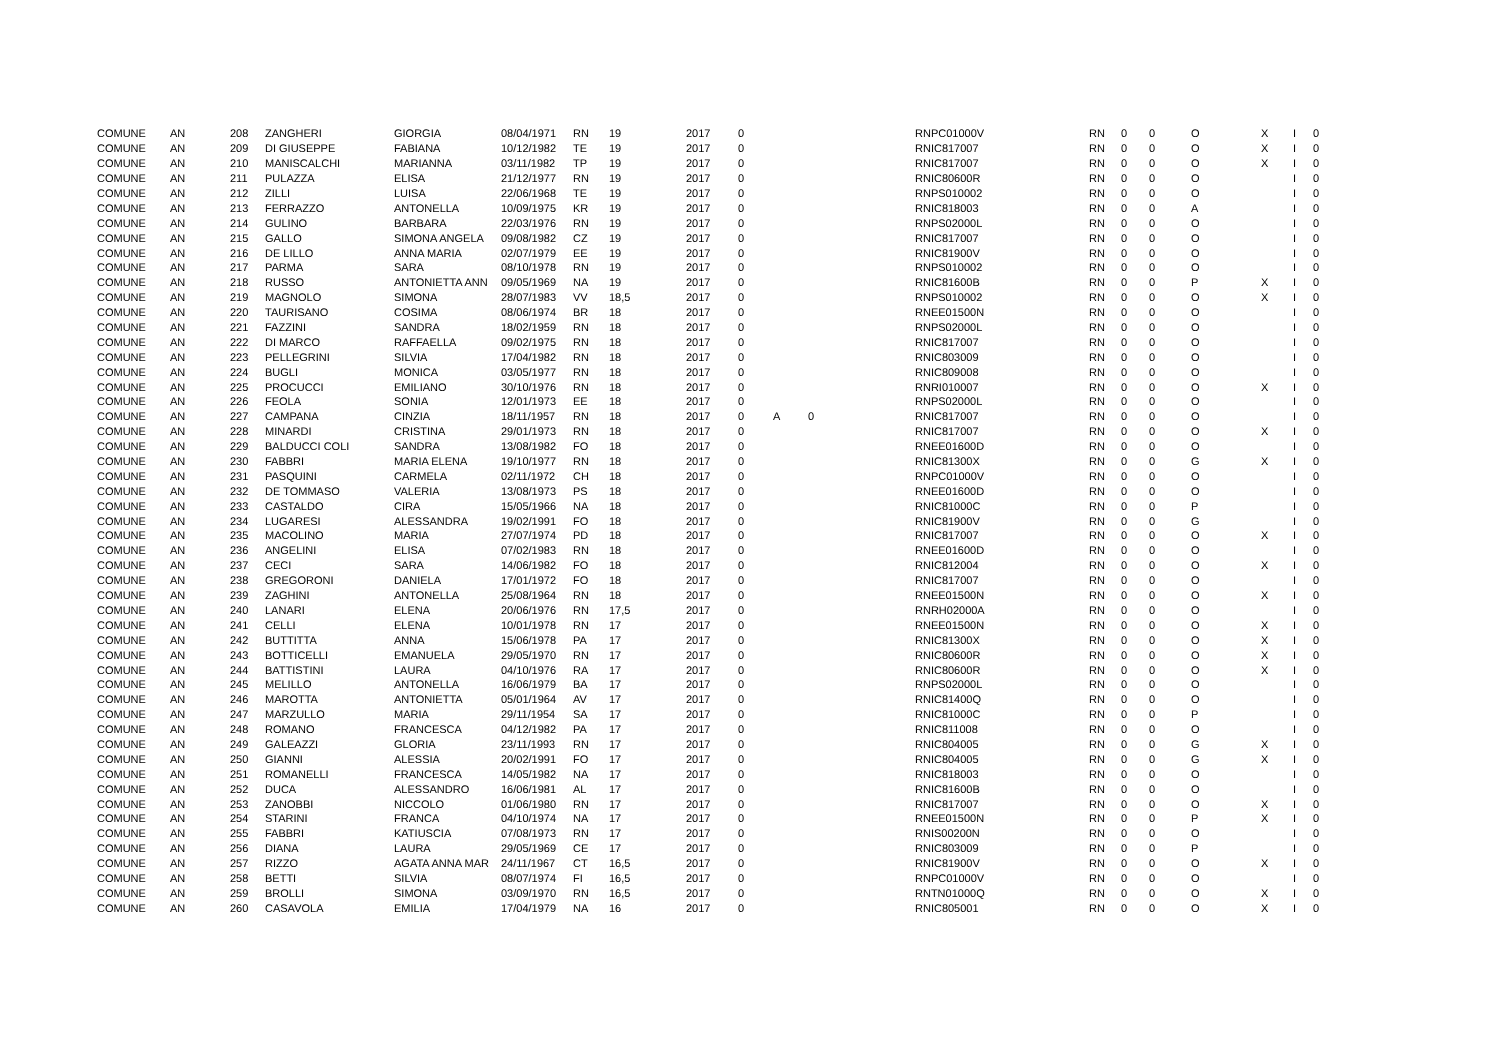| COMUNE | AN | 208 | ZANGHERI | GIORGIA | 08/04/1971 | RN | 19 | 2017 | 0 | | | RNPC01000V | RN | 0 | 0 | O | X | I | 0 |
| COMUNE | AN | 209 | DI GIUSEPPE | FABIANA | 10/12/1982 | TE | 19 | 2017 | 0 | | | RNIC817007 | RN | 0 | 0 | O | X | I | 0 |
| COMUNE | AN | 210 | MANISCALCHI | MARIANNA | 03/11/1982 | TP | 19 | 2017 | 0 | | | RNIC817007 | RN | 0 | 0 | O | X | I | 0 |
| COMUNE | AN | 211 | PULAZZA | ELISA | 21/12/1977 | RN | 19 | 2017 | 0 | | | RNIC80600R | RN | 0 | 0 | O | | I | 0 |
| COMUNE | AN | 212 | ZILLI | LUISA | 22/06/1968 | TE | 19 | 2017 | 0 | | | RNPS010002 | RN | 0 | 0 | O | | I | 0 |
| COMUNE | AN | 213 | FERRAZZO | ANTONELLA | 10/09/1975 | KR | 19 | 2017 | 0 | | | RNIC818003 | RN | 0 | 0 | A | | I | 0 |
| COMUNE | AN | 214 | GULINO | BARBARA | 22/03/1976 | RN | 19 | 2017 | 0 | | | RNPS02000L | RN | 0 | 0 | O | | I | 0 |
| COMUNE | AN | 215 | GALLO | SIMONA ANGELA | 09/08/1982 | CZ | 19 | 2017 | 0 | | | RNIC817007 | RN | 0 | 0 | O | | I | 0 |
| COMUNE | AN | 216 | DE LILLO | ANNA MARIA | 02/07/1979 | EE | 19 | 2017 | 0 | | | RNIC81900V | RN | 0 | 0 | O | | I | 0 |
| COMUNE | AN | 217 | PARMA | SARA | 08/10/1978 | RN | 19 | 2017 | 0 | | | RNPS010002 | RN | 0 | 0 | O | | I | 0 |
| COMUNE | AN | 218 | RUSSO | ANTONIETTA ANN | 09/05/1969 | NA | 19 | 2017 | 0 | | | RNIC81600B | RN | 0 | 0 | P | X | I | 0 |
| COMUNE | AN | 219 | MAGNOLO | SIMONA | 28/07/1983 | VV | 18,5 | 2017 | 0 | | | RNPS010002 | RN | 0 | 0 | O | X | I | 0 |
| COMUNE | AN | 220 | TAURISANO | COSIMA | 08/06/1974 | BR | 18 | 2017 | 0 | | | RNEE01500N | RN | 0 | 0 | O | | I | 0 |
| COMUNE | AN | 221 | FAZZINI | SANDRA | 18/02/1959 | RN | 18 | 2017 | 0 | | | RNPS02000L | RN | 0 | 0 | O | | I | 0 |
| COMUNE | AN | 222 | DI MARCO | RAFFAELLA | 09/02/1975 | RN | 18 | 2017 | 0 | | | RNIC817007 | RN | 0 | 0 | O | | I | 0 |
| COMUNE | AN | 223 | PELLEGRINI | SILVIA | 17/04/1982 | RN | 18 | 2017 | 0 | | | RNIC803009 | RN | 0 | 0 | O | | I | 0 |
| COMUNE | AN | 224 | BUGLI | MONICA | 03/05/1977 | RN | 18 | 2017 | 0 | | | RNIC809008 | RN | 0 | 0 | O | | I | 0 |
| COMUNE | AN | 225 | PROCUCCI | EMILIANO | 30/10/1976 | RN | 18 | 2017 | 0 | | | RNRI010007 | RN | 0 | 0 | O | X | I | 0 |
| COMUNE | AN | 226 | FEOLA | SONIA | 12/01/1973 | EE | 18 | 2017 | 0 | | | RNPS02000L | RN | 0 | 0 | O | | I | 0 |
| COMUNE | AN | 227 | CAMPANA | CINZIA | 18/11/1957 | RN | 18 | 2017 | 0 | A | 0 | RNIC817007 | RN | 0 | 0 | O | | I | 0 |
| COMUNE | AN | 228 | MINARDI | CRISTINA | 29/01/1973 | RN | 18 | 2017 | 0 | | | RNIC817007 | RN | 0 | 0 | O | X | I | 0 |
| COMUNE | AN | 229 | BALDUCCI COLI | SANDRA | 13/08/1982 | FO | 18 | 2017 | 0 | | | RNEE01600D | RN | 0 | 0 | O | | I | 0 |
| COMUNE | AN | 230 | FABBRI | MARIA ELENA | 19/10/1977 | RN | 18 | 2017 | 0 | | | RNIC81300X | RN | 0 | 0 | G | X | I | 0 |
| COMUNE | AN | 231 | PASQUINI | CARMELA | 02/11/1972 | CH | 18 | 2017 | 0 | | | RNPC01000V | RN | 0 | 0 | O | | I | 0 |
| COMUNE | AN | 232 | DE TOMMASO | VALERIA | 13/08/1973 | PS | 18 | 2017 | 0 | | | RNEE01600D | RN | 0 | 0 | O | | I | 0 |
| COMUNE | AN | 233 | CASTALDO | CIRA | 15/05/1966 | NA | 18 | 2017 | 0 | | | RNIC81000C | RN | 0 | 0 | P | | I | 0 |
| COMUNE | AN | 234 | LUGARESI | ALESSANDRA | 19/02/1991 | FO | 18 | 2017 | 0 | | | RNIC81900V | RN | 0 | 0 | G | | I | 0 |
| COMUNE | AN | 235 | MACOLINO | MARIA | 27/07/1974 | PD | 18 | 2017 | 0 | | | RNIC817007 | RN | 0 | 0 | O | X | I | 0 |
| COMUNE | AN | 236 | ANGELINI | ELISA | 07/02/1983 | RN | 18 | 2017 | 0 | | | RNEE01600D | RN | 0 | 0 | O | | I | 0 |
| COMUNE | AN | 237 | CECI | SARA | 14/06/1982 | FO | 18 | 2017 | 0 | | | RNIC812004 | RN | 0 | 0 | O | X | I | 0 |
| COMUNE | AN | 238 | GREGORONI | DANIELA | 17/01/1972 | FO | 18 | 2017 | 0 | | | RNIC817007 | RN | 0 | 0 | O | | I | 0 |
| COMUNE | AN | 239 | ZAGHINI | ANTONELLA | 25/08/1964 | RN | 18 | 2017 | 0 | | | RNEE01500N | RN | 0 | 0 | O | X | I | 0 |
| COMUNE | AN | 240 | LANARI | ELENA | 20/06/1976 | RN | 17,5 | 2017 | 0 | | | RNRH02000A | RN | 0 | 0 | O | | I | 0 |
| COMUNE | AN | 241 | CELLI | ELENA | 10/01/1978 | RN | 17 | 2017 | 0 | | | RNEE01500N | RN | 0 | 0 | O | X | I | 0 |
| COMUNE | AN | 242 | BUTTITTA | ANNA | 15/06/1978 | PA | 17 | 2017 | 0 | | | RNIC81300X | RN | 0 | 0 | O | X | I | 0 |
| COMUNE | AN | 243 | BOTTICELLI | EMANUELA | 29/05/1970 | RN | 17 | 2017 | 0 | | | RNIC80600R | RN | 0 | 0 | O | X | I | 0 |
| COMUNE | AN | 244 | BATTISTINI | LAURA | 04/10/1976 | RA | 17 | 2017 | 0 | | | RNIC80600R | RN | 0 | 0 | O | X | I | 0 |
| COMUNE | AN | 245 | MELILLO | ANTONELLA | 16/06/1979 | BA | 17 | 2017 | 0 | | | RNPS02000L | RN | 0 | 0 | O | | I | 0 |
| COMUNE | AN | 246 | MAROTTA | ANTONIETTA | 05/01/1964 | AV | 17 | 2017 | 0 | | | RNIC81400Q | RN | 0 | 0 | O | | I | 0 |
| COMUNE | AN | 247 | MARZULLO | MARIA | 29/11/1954 | SA | 17 | 2017 | 0 | | | RNIC81000C | RN | 0 | 0 | P | | I | 0 |
| COMUNE | AN | 248 | ROMANO | FRANCESCA | 04/12/1982 | PA | 17 | 2017 | 0 | | | RNIC811008 | RN | 0 | 0 | O | | I | 0 |
| COMUNE | AN | 249 | GALEAZZI | GLORIA | 23/11/1993 | RN | 17 | 2017 | 0 | | | RNIC804005 | RN | 0 | 0 | G | X | I | 0 |
| COMUNE | AN | 250 | GIANNI | ALESSIA | 20/02/1991 | FO | 17 | 2017 | 0 | | | RNIC804005 | RN | 0 | 0 | G | X | I | 0 |
| COMUNE | AN | 251 | ROMANELLI | FRANCESCA | 14/05/1982 | NA | 17 | 2017 | 0 | | | RNIC818003 | RN | 0 | 0 | O | | I | 0 |
| COMUNE | AN | 252 | DUCA | ALESSANDRO | 16/06/1981 | AL | 17 | 2017 | 0 | | | RNIC81600B | RN | 0 | 0 | O | | I | 0 |
| COMUNE | AN | 253 | ZANOBBI | NICCOLO | 01/06/1980 | RN | 17 | 2017 | 0 | | | RNIC817007 | RN | 0 | 0 | O | X | I | 0 |
| COMUNE | AN | 254 | STARINI | FRANCA | 04/10/1974 | NA | 17 | 2017 | 0 | | | RNEE01500N | RN | 0 | 0 | P | X | I | 0 |
| COMUNE | AN | 255 | FABBRI | KATIUSCIA | 07/08/1973 | RN | 17 | 2017 | 0 | | | RNIS00200N | RN | 0 | 0 | O | | I | 0 |
| COMUNE | AN | 256 | DIANA | LAURA | 29/05/1969 | CE | 17 | 2017 | 0 | | | RNIC803009 | RN | 0 | 0 | P | | I | 0 |
| COMUNE | AN | 257 | RIZZO | AGATA ANNA MAR | 24/11/1967 | CT | 16,5 | 2017 | 0 | | | RNIC81900V | RN | 0 | 0 | O | X | I | 0 |
| COMUNE | AN | 258 | BETTI | SILVIA | 08/07/1974 | FI | 16,5 | 2017 | 0 | | | RNPC01000V | RN | 0 | 0 | O | | I | 0 |
| COMUNE | AN | 259 | BROLLI | SIMONA | 03/09/1970 | RN | 16,5 | 2017 | 0 | | | RNTN01000Q | RN | 0 | 0 | O | X | I | 0 |
| COMUNE | AN | 260 | CASAVOLA | EMILIA | 17/04/1979 | NA | 16 | 2017 | 0 | | | RNIC805001 | RN | 0 | 0 | O | X | I | 0 |